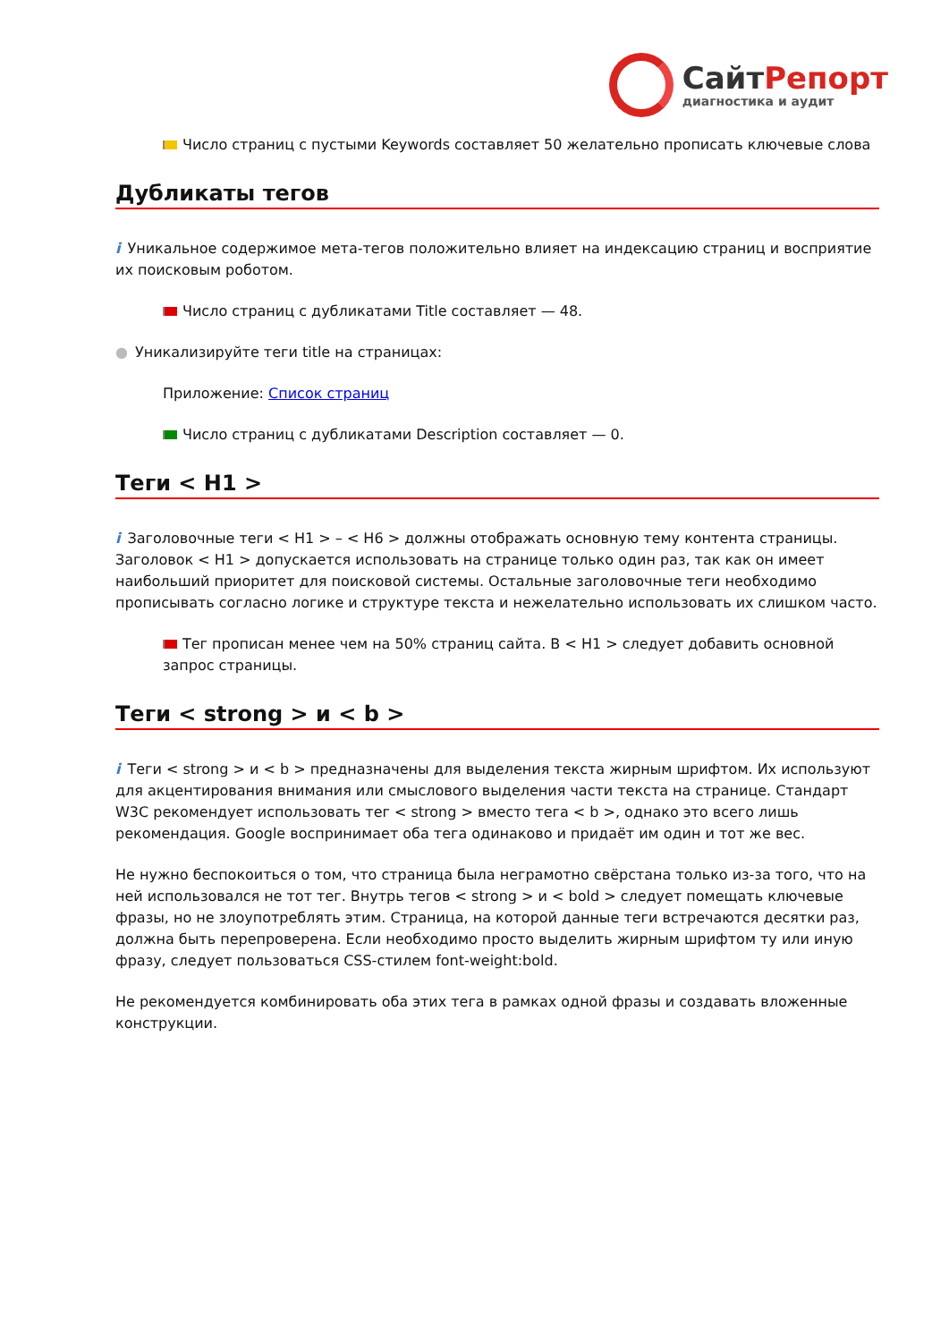Сайт Репорт
диагностика и аудит
Число страниц с пустыми Keywords составляет 50 желательно прописать ключевые слова
Дубликаты тегов
i Уникальное содержимое мета-тегов положительно влияет на индексацию страниц и восприятие их поисковым роботом.
Число страниц с дубликатами Title составляет — 48.
● Уникализируйте теги title на страницах:
Приложение: Список страниц
Число страниц с дубликатами Description составляет — 0.
Теги < H1 >
i Заголовочные теги < H1 > – < H6 > должны отображать основную тему контента страницы. Заголовок < H1 > допускается использовать на странице только один раз, так как он имеет наибольший приоритет для поисковой системы. Остальные заголовочные теги необходимо прописывать согласно логике и структуре текста и нежелательно использовать их слишком часто.
Тег прописан менее чем на 50% страниц сайта. В < H1 > следует добавить основной запрос страницы.
Теги < strong > и < b >
i Теги < strong > и < b > предназначены для выделения текста жирным шрифтом. Их используют для акцентирования внимания или смыслового выделения части текста на странице. Стандарт W3C рекомендует использовать тег < strong > вместо тега < b >, однако это всего лишь рекомендация. Google воспринимает оба тега одинаково и придаёт им один и тот же вес.
Не нужно беспокоиться о том, что страница была неграмотно свёрстана только из-за того, что на ней использовался не тот тег. Внутрь тегов < strong > и < bold > следует помещать ключевые фразы, но не злоупотреблять этим. Страница, на которой данные теги встречаются десятки раз, должна быть перепроверена. Если необходимо просто выделить жирным шрифтом ту или иную фразу, следует пользоваться CSS-стилем font-weight:bold.
Не рекомендуется комбинировать оба этих тега в рамках одной фразы и создавать вложенные конструкции.